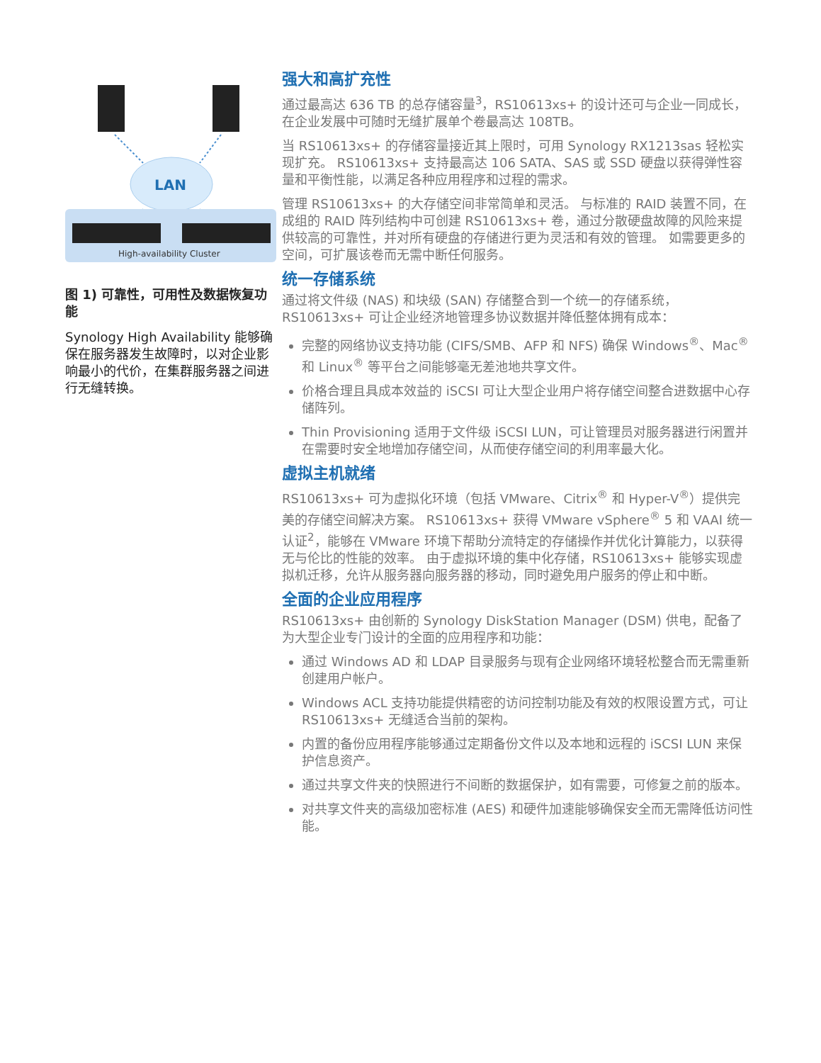LAN
High-availability Cluster
图 1) 可靠性，可用性及数据恢复功能
Synology High Availability 能够确保在服务器发生故障时，以对企业影响最小的代价，在集群服务器之间进行无缝转换。
强大和高扩充性
通过最高达 636 TB 的总存储容量<sup>3</sup>，RS10613xs+ 的设计还可与企业一同成长，在企业发展中可随时无缝扩展单个卷最高达 108TB。
当 RS10613xs+ 的存储容量接近其上限时，可用 Synology RX1213sas 轻松实现扩充。 RS10613xs+ 支持最高达 106 SATA、SAS 或 SSD 硬盘以获得弹性容量和平衡性能，以满足各种应用程序和过程的需求。
管理 RS10613xs+ 的大存储空间非常简单和灵活。 与标准的 RAID 装置不同，在成组的 RAID 阵列结构中可创建 RS10613xs+ 卷，通过分散硬盘故障的风险来提供较高的可靠性，并对所有硬盘的存储进行更为灵活和有效的管理。 如需要更多的空间，可扩展该卷而无需中断任何服务。
统一存储系统
通过将文件级 (NAS) 和块级 (SAN) 存储整合到一个统一的存储系统，RS10613xs+ 可让企业经济地管理多协议数据并降低整体拥有成本：
完整的网络协议支持功能 (CIFS/SMB、AFP 和 NFS) 确保 Windows<sup>®</sup>、Mac<sup>®</sup> 和 Linux<sup>®</sup> 等平台之间能够毫无差池地共享文件。
价格合理且具成本效益的 iSCSI 可让大型企业用户将存储空间整合进数据中心存储阵列。
Thin Provisioning 适用于文件级 iSCSI LUN，可让管理员对服务器进行闲置并在需要时安全地增加存储空间，从而使存储空间的利用率最大化。
虚拟主机就绪
RS10613xs+ 可为虚拟化环境（包括 VMware、Citrix<sup>®</sup> 和 Hyper-V<sup>®</sup>）提供完美的存储空间解决方案。 RS10613xs+ 获得 VMware vSphere<sup>®</sup> 5 和 VAAI 统一认证<sup>2</sup>，能够在 VMware 环境下帮助分流特定的存储操作并优化计算能力，以获得无与伦比的性能的效率。 由于虚拟环境的集中化存储，RS10613xs+ 能够实现虚拟机迁移，允许从服务器向服务器的移动，同时避免用户服务的停止和中断。
全面的企业应用程序
RS10613xs+ 由创新的 Synology DiskStation Manager (DSM) 供电，配备了为大型企业专门设计的全面的应用程序和功能：
通过 Windows AD 和 LDAP 目录服务与现有企业网络环境轻松整合而无需重新创建用户帐户。
Windows ACL 支持功能提供精密的访问控制功能及有效的权限设置方式，可让 RS10613xs+ 无缝适合当前的架构。
内置的备份应用程序能够通过定期备份文件以及本地和远程的 iSCSI LUN 来保护信息资产。
通过共享文件夹的快照进行不间断的数据保护，如有需要，可修复之前的版本。
对共享文件夹的高级加密标准 (AES) 和硬件加速能够确保安全而无需降低访问性能。